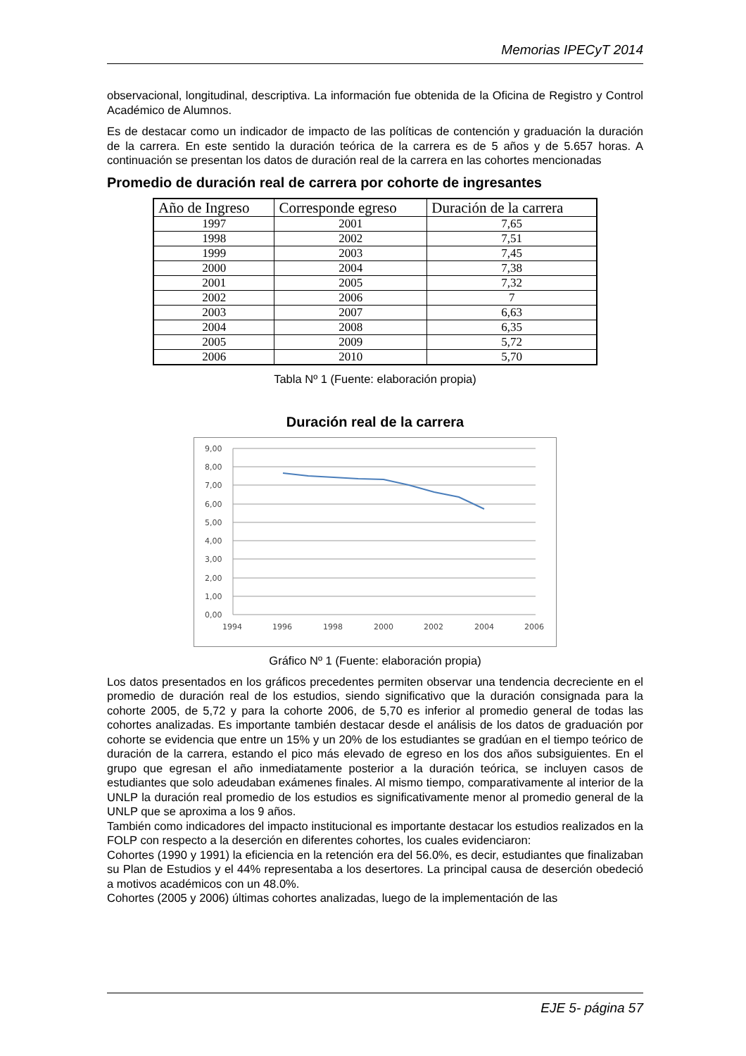Memorias IPECyT 2014
observacional, longitudinal, descriptiva. La información fue obtenida de la Oficina de Registro y Control Académico de Alumnos.
Es de destacar como un indicador de impacto de las políticas de contención y graduación la duración de la carrera. En este sentido la duración teórica de la carrera es de 5 años y de 5.657 horas. A continuación se presentan los datos de duración real de la carrera en las cohortes mencionadas
Promedio de duración real de carrera por cohorte de ingresantes
| Año de Ingreso | Corresponde egreso | Duración de la carrera |
| --- | --- | --- |
| 1997 | 2001 | 7,65 |
| 1998 | 2002 | 7,51 |
| 1999 | 2003 | 7,45 |
| 2000 | 2004 | 7,38 |
| 2001 | 2005 | 7,32 |
| 2002 | 2006 | 7 |
| 2003 | 2007 | 6,63 |
| 2004 | 2008 | 6,35 |
| 2005 | 2009 | 5,72 |
| 2006 | 2010 | 5,70 |
Tabla Nº 1 (Fuente: elaboración propia)
Duración real de la carrera
9,00
8,00
7,00
6,00
5,00
4,00
3,00
2,00
1,00
0,00
1994
1996
1998
2000
2002
2004
2006
Gráfico Nº 1 (Fuente: elaboración propia)
Los datos presentados en los gráficos precedentes permiten observar una tendencia decreciente en el promedio de duración real de los estudios, siendo significativo que la duración consignada para la cohorte 2005, de 5,72 y para la cohorte 2006, de 5,70 es inferior al promedio general de todas las cohortes analizadas. Es importante también destacar desde el análisis de los datos de graduación por cohorte se evidencia que entre un 15% y un 20% de los estudiantes se gradúan en el tiempo teórico de duración de la carrera, estando el pico más elevado de egreso en los dos años subsiguientes. En el grupo que egresan el año inmediatamente posterior a la duración teórica, se incluyen casos de estudiantes que solo adeudaban exámenes finales. Al mismo tiempo, comparativamente al interior de la UNLP la duración real promedio de los estudios es significativamente menor al promedio general de la UNLP que se aproxima a los 9 años.
También como indicadores del impacto institucional es importante destacar los estudios realizados en la FOLP con respecto a la deserción en diferentes cohortes, los cuales evidenciaron:
Cohortes (1990 y 1991) la eficiencia en la retención era del 56.0%, es decir, estudiantes que finalizaban su Plan de Estudios y el 44% representaba a los desertores. La principal causa de deserción obedeció a motivos académicos con un 48.0%.
Cohortes (2005 y 2006) últimas cohortes analizadas, luego de la implementación de las
EJE 5- página 57